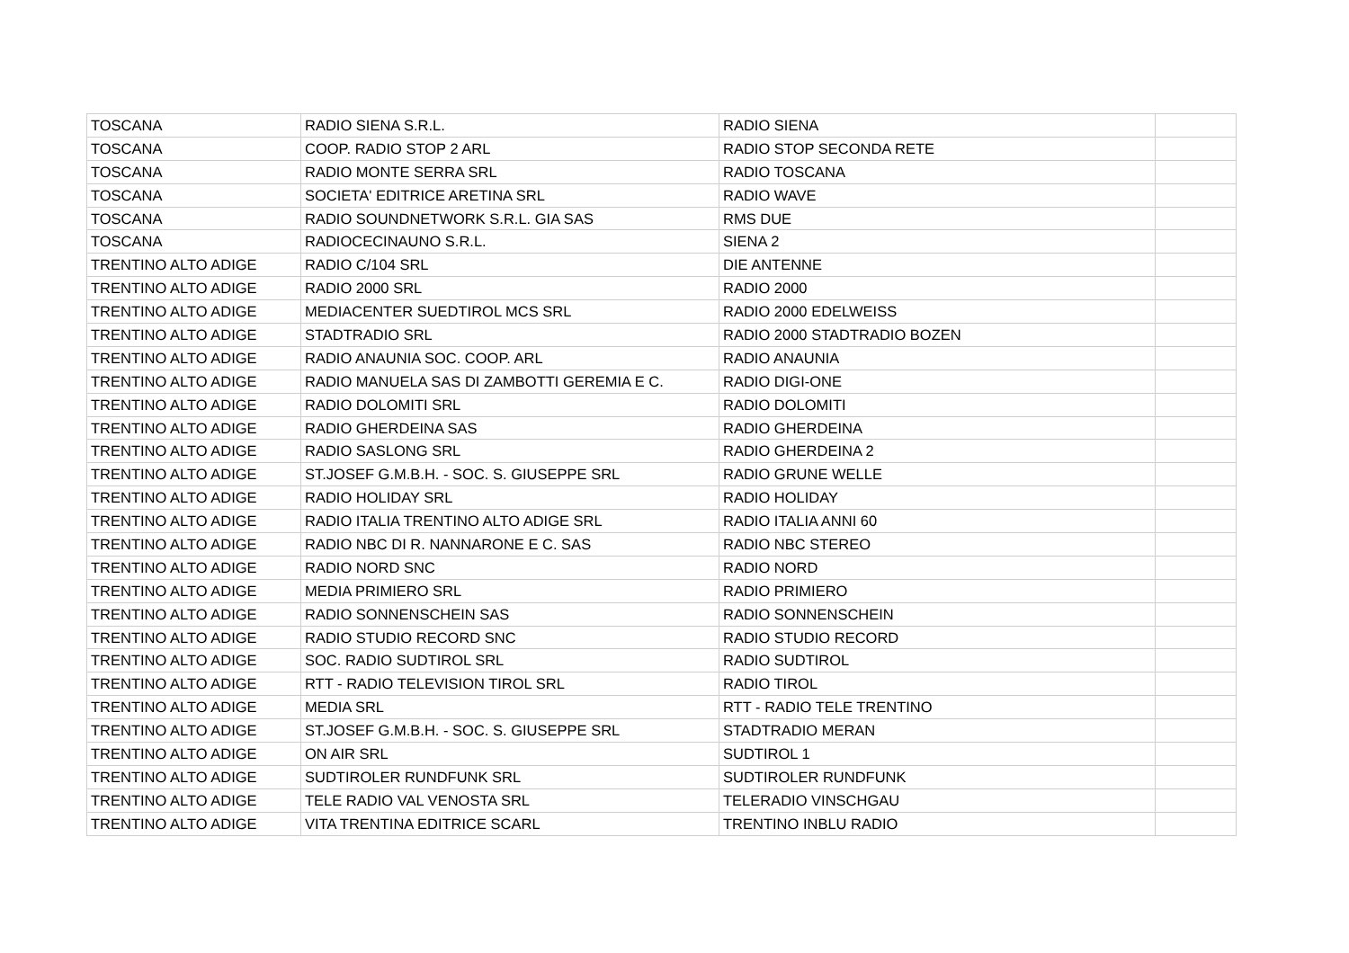| TOSCANA | RADIO SIENA S.R.L. | RADIO SIENA | |
| TOSCANA | COOP. RADIO STOP 2 ARL | RADIO STOP SECONDA RETE | |
| TOSCANA | RADIO MONTE SERRA SRL | RADIO TOSCANA | |
| TOSCANA | SOCIETA' EDITRICE ARETINA SRL | RADIO WAVE | |
| TOSCANA | RADIO SOUNDNETWORK S.R.L. GIA SAS | RMS DUE | |
| TOSCANA | RADIOCECINAUNO S.R.L. | SIENA 2 | |
| TRENTINO ALTO ADIGE | RADIO C/104 SRL | DIE ANTENNE | |
| TRENTINO ALTO ADIGE | RADIO 2000 SRL | RADIO 2000 | |
| TRENTINO ALTO ADIGE | MEDIACENTER SUEDTIROL MCS SRL | RADIO 2000 EDELWEISS | |
| TRENTINO ALTO ADIGE | STADTRADIO SRL | RADIO 2000 STADTRADIO BOZEN | |
| TRENTINO ALTO ADIGE | RADIO ANAUNIA SOC. COOP. ARL | RADIO ANAUNIA | |
| TRENTINO ALTO ADIGE | RADIO MANUELA SAS DI ZAMBOTTI GEREMIA E C. | RADIO DIGI-ONE | |
| TRENTINO ALTO ADIGE | RADIO DOLOMITI SRL | RADIO DOLOMITI | |
| TRENTINO ALTO ADIGE | RADIO GHERDEINA SAS | RADIO GHERDEINA | |
| TRENTINO ALTO ADIGE | RADIO SASLONG SRL | RADIO GHERDEINA 2 | |
| TRENTINO ALTO ADIGE | ST.JOSEF G.M.B.H. - SOC. S. GIUSEPPE SRL | RADIO GRUNE WELLE | |
| TRENTINO ALTO ADIGE | RADIO HOLIDAY SRL | RADIO HOLIDAY | |
| TRENTINO ALTO ADIGE | RADIO ITALIA TRENTINO ALTO ADIGE SRL | RADIO ITALIA ANNI 60 | |
| TRENTINO ALTO ADIGE | RADIO NBC DI R. NANNARONE E C. SAS | RADIO NBC STEREO | |
| TRENTINO ALTO ADIGE | RADIO NORD SNC | RADIO NORD | |
| TRENTINO ALTO ADIGE | MEDIA PRIMIERO SRL | RADIO PRIMIERO | |
| TRENTINO ALTO ADIGE | RADIO SONNENSCHEIN SAS | RADIO SONNENSCHEIN | |
| TRENTINO ALTO ADIGE | RADIO STUDIO RECORD SNC | RADIO STUDIO RECORD | |
| TRENTINO ALTO ADIGE | SOC. RADIO SUDTIROL SRL | RADIO SUDTIROL | |
| TRENTINO ALTO ADIGE | RTT - RADIO TELEVISION TIROL SRL | RADIO TIROL | |
| TRENTINO ALTO ADIGE | MEDIA SRL | RTT - RADIO TELE TRENTINO | |
| TRENTINO ALTO ADIGE | ST.JOSEF G.M.B.H. - SOC. S. GIUSEPPE SRL | STADTRADIO MERAN | |
| TRENTINO ALTO ADIGE | ON AIR SRL | SUDTIROL 1 | |
| TRENTINO ALTO ADIGE | SUDTIROLER RUNDFUNK SRL | SUDTIROLER RUNDFUNK | |
| TRENTINO ALTO ADIGE | TELE RADIO VAL VENOSTA SRL | TELERADIO VINSCHGAU | |
| TRENTINO ALTO ADIGE | VITA TRENTINA EDITRICE SCARL | TRENTINO INBLU RADIO | |